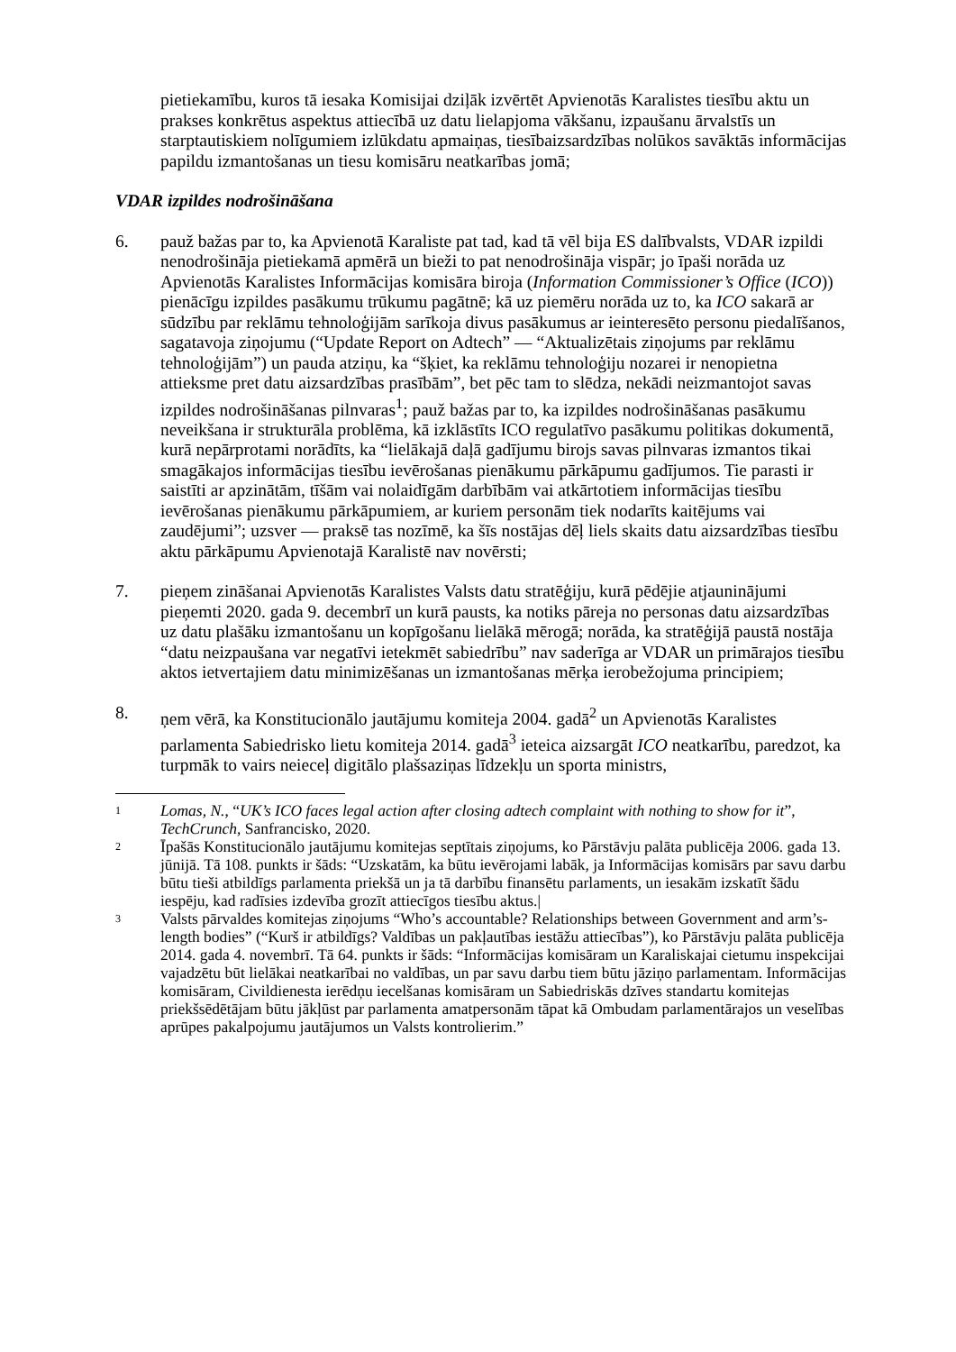pietiekamību, kuros tā iesaka Komisijai dziļāk izvērtēt Apvienotās Karalistes tiesību aktu un prakses konkrētus aspektus attiecībā uz datu lielapjoma vākšanu, izpaušanu ārvalstīs un starptautiskiem nolīgumiem izlūkdatu apmaiņas, tiesībaizsardzības nolūkos savāktās informācijas papildu izmantošanas un tiesu komisāru neatkarības jomā;
VDAR izpildes nodrošināšana
6. pauž bažas par to, ka Apvienotā Karaliste pat tad, kad tā vēl bija ES dalībvalsts, VDAR izpildi nenodrošināja pietiekamā apmērā un bieži to pat nenodrošināja vispār; jo īpaši norāda uz Apvienotās Karalistes Informācijas komisāra biroja (Information Commissioner’s Office (ICO)) pienācīgu izpildes pasākumu trūkumu pagātnē; kā uz piemēru norāda uz to, ka ICO sakarā ar sūdzību par reklāmu tehnoloģijām sarīkoja divus pasākumus ar ieinteresēto personu piedalīšanos, sagatavoja ziņojumu (“Update Report on Adtech” — “Aktualizētais ziņojums par reklāmu tehnoloģijām”) un pauda atziņu, ka “šķiet, ka reklāmu tehnoloģiju nozarei ir nenopietna attieksme pret datu aizsardzības prasībām”, bet pēc tam to slēdza, nekādi neizmantojot savas izpildes nodrošināšanas pilnvaras<sup>1</sup>; pauž bažas par to, ka izpildes nodrošināšanas pasākumu neveikšana ir strukturāla problēma, kā izklāstīts ICO regulatīvo pasākumu politikas dokumentā, kurā nepārprotami norādīts, ka “lielākajā daļā gadījumu birojs savas pilnvaras izmantos tikai smagākajos informācijas tiesību ievērošanas pienākumu pārkāpumu gadījumos. Tie parasti ir saistīti ar apzinātām, tīšām vai nolaidīgām darbībām vai atkārtotiem informācijas tiesību ievērošanas pienākumu pārkāpumiem, ar kuriem personām tiek nodarīts kaitējums vai zaudējumi”; uzsver — praksē tas nozīmē, ka šīs nostājas dēļ liels skaits datu aizsardzības tiesību aktu pārkāpumu Apvienotajā Karalistē nav novērsti;
7. pieņem zināšanai Apvienotās Karalistes Valsts datu stratēģiju, kurā pēdējie atjauninājumi pieņemti 2020. gada 9. decembrī un kurā pausts, ka notiks pāreja no personas datu aizsardzības uz datu plašāku izmantošanu un kopīgošanu lielākā mērogā; norāda, ka stratēģijā paustā nostāja “datu neizpaušana var negatīvi ietekmēt sabiedrību” nav saderīga ar VDAR un primārajos tiesību aktos ietvertajiem datu minimizēšanas un izmantošanas mērķa ierobežojuma principiem;
8. ņem vērā, ka Konstitucionālo jautājumu komiteja 2004. gadā<sup>2</sup> un Apvienotās Karalistes parlamenta Sabiedrisko lietu komiteja 2014. gadā<sup>3</sup> ieteica aizsargāt ICO neatkarību, paredzot, ka turpmāk to vairs neieceļ digitālo plašsaziņas līdzekļu un sporta ministrs,
1
Lomas, N., “UK’s ICO faces legal action after closing adtech complaint with nothing to show for it”, TechCrunch, Sanfrancisko, 2020.
2
Īpašās Konstitucionālo jautājumu komitejas septītais ziņojums, ko Pārstāvju palāta publicēja 2006. gada 13. jūnijā. Tā 108. punkts ir šāds: “Uzskatām, ka būtu ievērojami labāk, ja Informācijas komisārs par savu darbu būtu tieši atbildīgs parlamenta priekšā un ja tā darbību finansētu parlaments, un iesakām izskatīt šādu iespēju, kad radīsies izdevība grozīt attiecīgos tiesību aktus.|
3
Valsts pārvaldes komitejas ziņojums “Who’s accountable? Relationships between Government and arm’s-length bodies” (“Kurš ir atbildīgs? Valdības un pakļautības iestāžu attiecības”), ko Pārstāvju palāta publicēja 2014. gada 4. novembrī. Tā 64. punkts ir šāds: “Informācijas komisāram un Karaliskajai cietumu inspekcijai vajadzētu būt lielākai neatkarībai no valdības, un par savu darbu tiem būtu jāziņo parlamentam. Informācijas komisāram, Civildienesta ierēdņu iecelšanas komisāram un Sabiedriskās dzīves standartu komitejas priekšsēdētājam būtu jākļūst par parlamenta amatpersonām tāpat kā Ombudam parlamentārajos un veselības aprūpes pakalpojumu jautājumos un Valsts kontrolierim.”